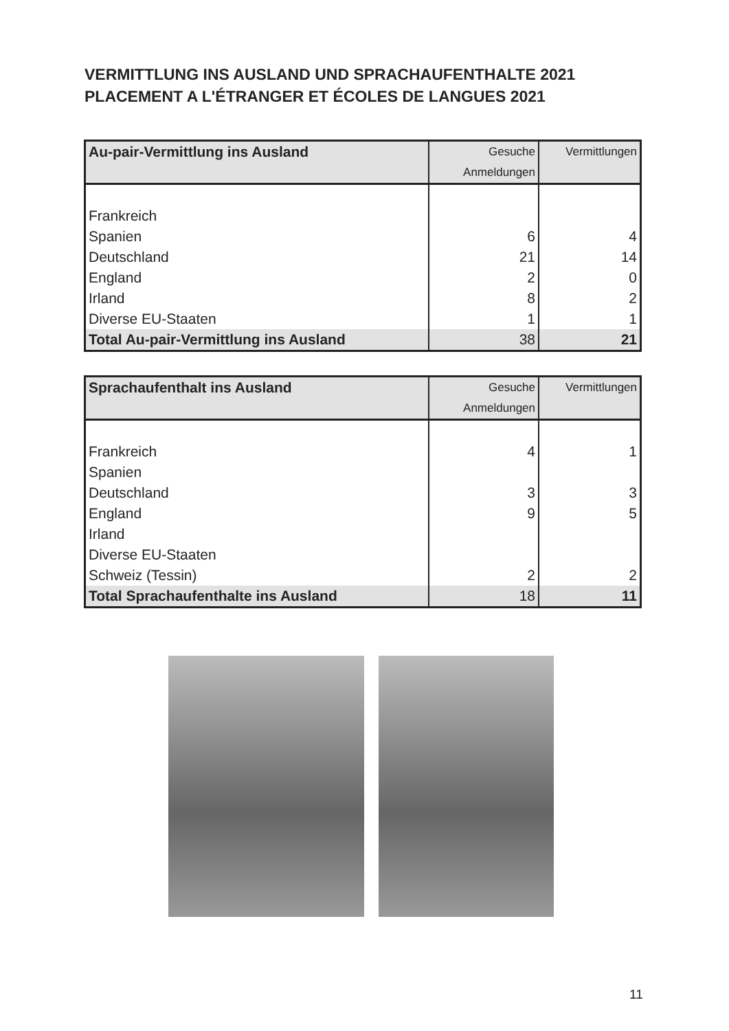VERMITTLUNG INS AUSLAND UND SPRACHAUFENTHALTE 2021
PLACEMENT A L'ÉTRANGER ET ÉCOLES DE LANGUES 2021
| Au-pair-Vermittlung ins Ausland | Gesuche Anmeldungen | Vermittlungen |
| --- | --- | --- |
| Frankreich | | |
| Spanien | 6 | 4 |
| Deutschland | 21 | 14 |
| England | 2 | 0 |
| Irland | 8 | 2 |
| Diverse EU-Staaten | 1 | 1 |
| Total Au-pair-Vermittlung ins Ausland | 38 | 21 |
| Sprachaufenthalt ins Ausland | Gesuche Anmeldungen | Vermittlungen |
| --- | --- | --- |
| Frankreich | 4 | 1 |
| Spanien | | |
| Deutschland | 3 | 3 |
| England | 9 | 5 |
| Irland | | |
| Diverse EU-Staaten | | |
| Schweiz (Tessin) | 2 | 2 |
| Total Sprachaufenthalte ins Ausland | 18 | 11 |
11